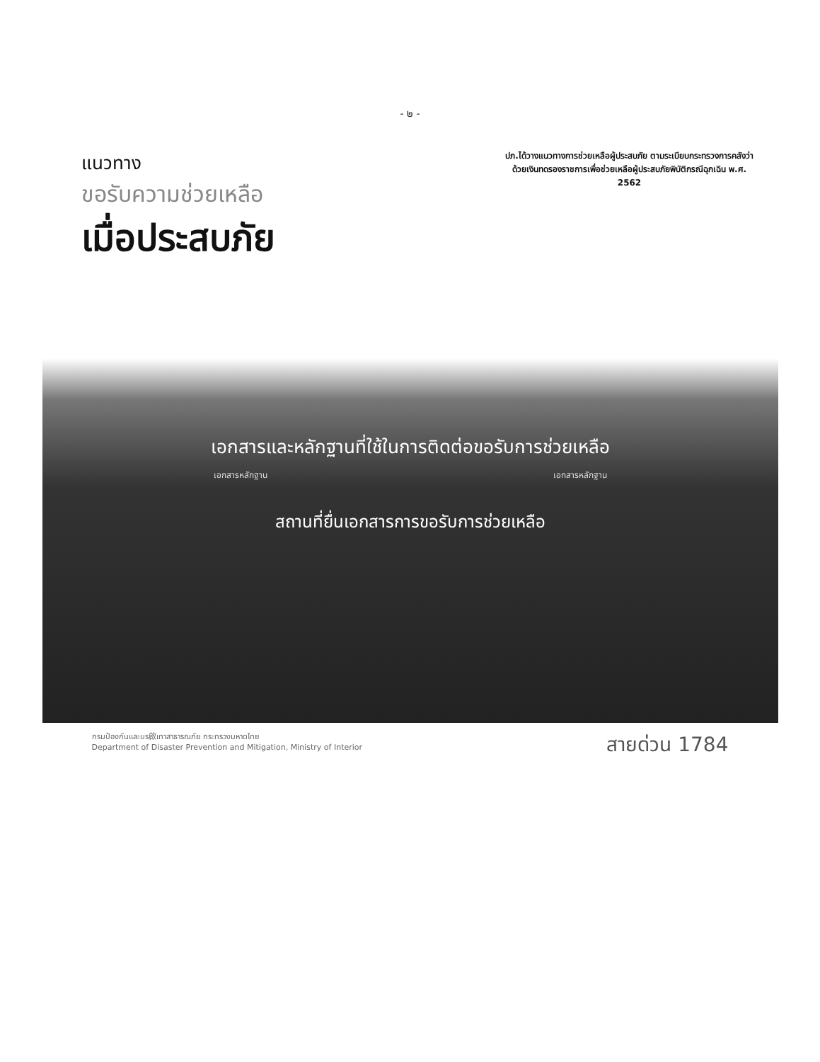- ๒ -
แนวทาง
ขอรับความช่วยเหลือ
เมื่อประสบภัย
ปภ.ได้วางแนวทางการช่วยเหลือผู้ประสบภัย ตามระเบียบกระทรวงการคลังว่าด้วยเงินทดรองราชการเพื่อช่วยเหลือผู้ประสบภัยพิบัติกรณีฉุกเฉิน พ.ศ. 2562
เอกสารและหลักฐานที่ใช้ในการติดต่อขอรับการช่วยเหลือ
เอกสารหลักฐาน เอกสารหลักฐาน
สถานที่ยื่นเอกสารการขอรับการช่วยเหลือ
กรมป้องกันและบร啟เทาสาธารณภัย กระทรวงมหาดไทย
Department of Disaster Prevention and Mitigation, Ministry of Interior
สายด่วน 1784